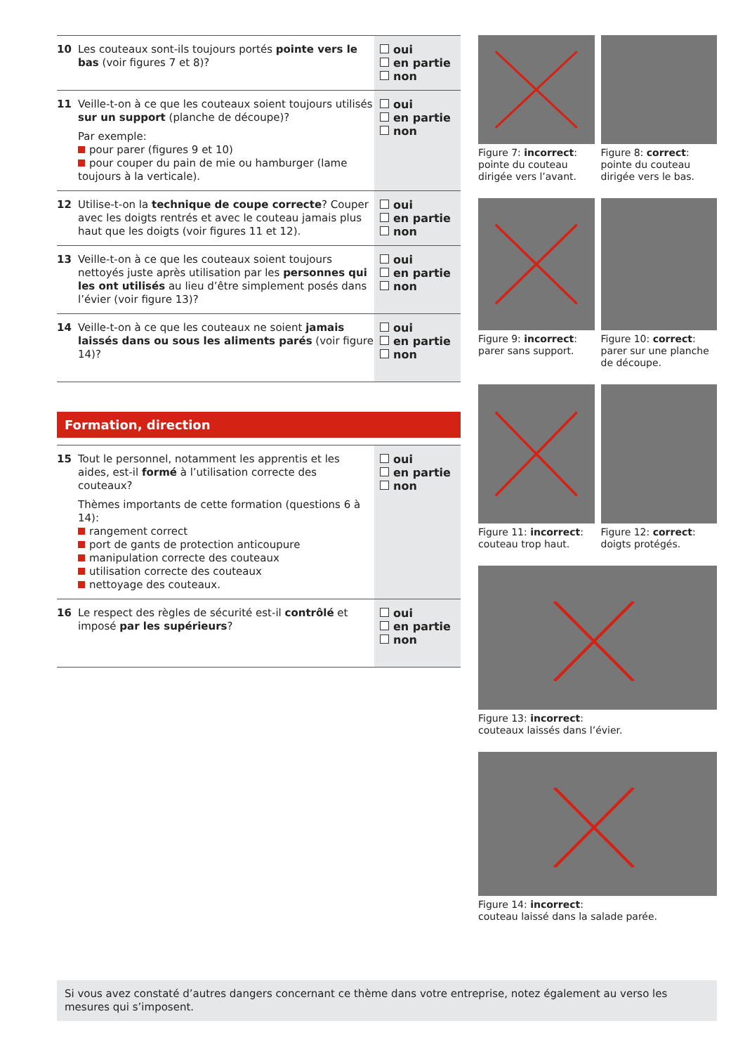| 10 | Les couteaux sont-ils toujours portés pointe vers le bas (voir figures 7 et 8)? | oui en partie non |
| 11 | Veille-t-on à ce que les couteaux soient toujours utilisés sur un support (planche de découpe)? Par exemple: pour parer (figures 9 et 10) pour couper du pain de mie ou hamburger (lame toujours à la verticale). | oui en partie non |
| 12 | Utilise-t-on la technique de coupe correcte ? Couper avec les doigts rentrés et avec le couteau jamais plus haut que les doigts (voir figures 11 et 12). | oui en partie non |
| 13 | Veille-t-on à ce que les couteaux soient toujours nettoyés juste après utilisation par les personnes qui les ont utilisés au lieu d’être simplement posés dans l’évier (voir figure 13)? | oui en partie non |
| 14 | Veille-t-on à ce que les couteaux ne soient jamais laissés dans ou sous les aliments parés (voir figure 14)? | oui en partie non |
Formation, direction
| 15 | Tout le personnel, notamment les apprentis et les aides, est-il formé à l’utilisation correcte des couteaux? Thèmes importants de cette formation (questions 6 à 14): rangement correct port de gants de protection anticoupure manipulation correcte des couteaux utilisation correcte des couteaux nettoyage des couteaux. | oui en partie non |
| 16 | Le respect des règles de sécurité est-il contrôlé et imposé par les supérieurs ? | oui en partie non |
Figure 7: incorrect:
pointe du couteau dirigée vers l’avant.
Figure 8: correct:
pointe du couteau dirigée vers le bas.
Figure 9: incorrect:
parer sans support.
Figure 10: correct:
parer sur une planche de découpe.
Figure 11: incorrect:
couteau trop haut.
Figure 12: correct:
doigts protégés.
Figure 13: incorrect:
couteaux laissés dans l’évier.
Figure 14: incorrect:
couteau laissé dans la salade parée.
Si vous avez constaté d’autres dangers concernant ce thème dans votre entreprise, notez également au verso les mesures qui s’imposent.